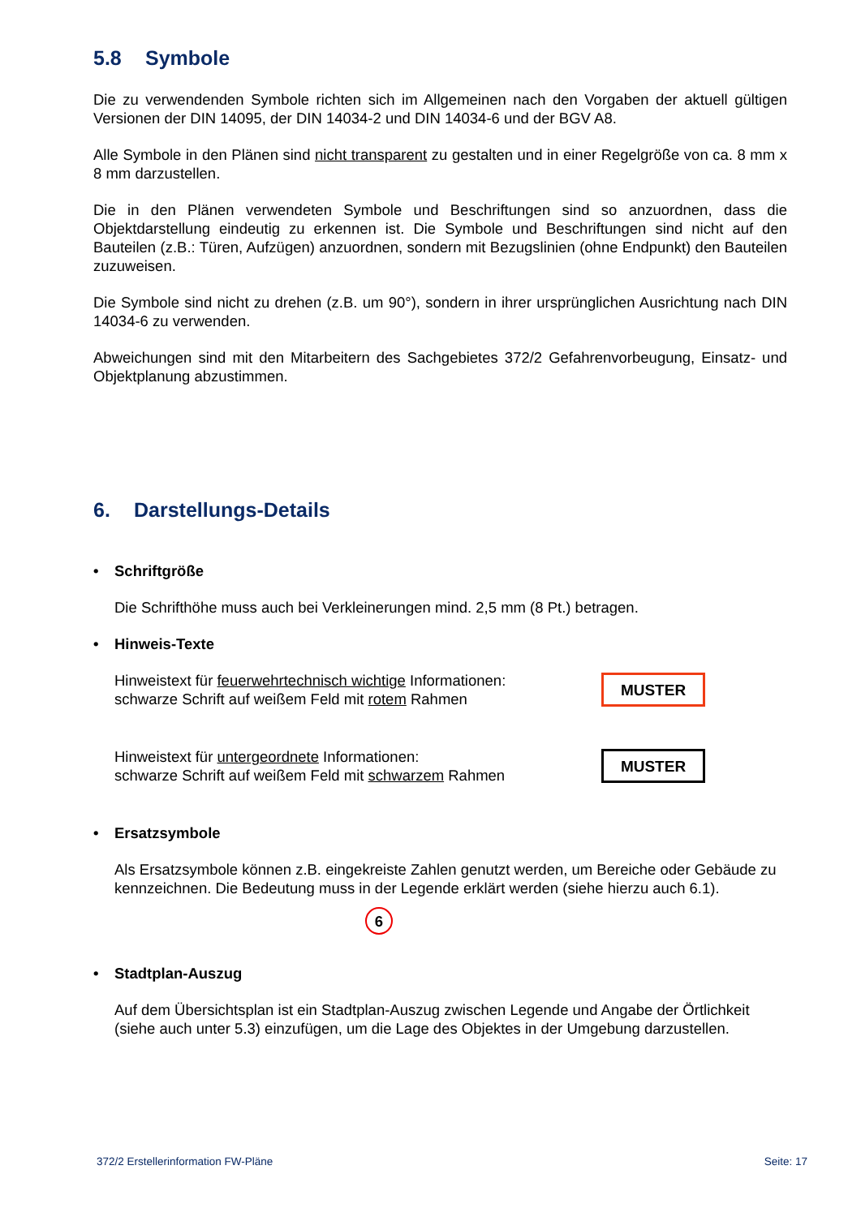5.8 Symbole
Die zu verwendenden Symbole richten sich im Allgemeinen nach den Vorgaben der aktuell gültigen Versionen der DIN 14095, der DIN 14034-2 und DIN 14034-6 und der BGV A8.
Alle Symbole in den Plänen sind nicht transparent zu gestalten und in einer Regelgröße von ca. 8 mm x 8 mm darzustellen.
Die in den Plänen verwendeten Symbole und Beschriftungen sind so anzuordnen, dass die Objektdarstellung eindeutig zu erkennen ist. Die Symbole und Beschriftungen sind nicht auf den Bauteilen (z.B.: Türen, Aufzügen) anzuordnen, sondern mit Bezugslinien (ohne Endpunkt) den Bauteilen zuzuweisen.
Die Symbole sind nicht zu drehen (z.B. um 90°), sondern in ihrer ursprünglichen Ausrichtung nach DIN 14034-6 zu verwenden.
Abweichungen sind mit den Mitarbeitern des Sachgebietes 372/2 Gefahrenvorbeugung, Einsatz- und Objektplanung abzustimmen.
6. Darstellungs-Details
• Schriftgröße
Die Schrifthöhe muss auch bei Verkleinerungen mind. 2,5 mm (8 Pt.) betragen.
• Hinweis-Texte
Hinweistext für feuerwehrtechnisch wichtige Informationen:
schwarze Schrift auf weißem Feld mit rotem Rahmen
MUSTER
Hinweistext für untergeordnete Informationen:
schwarze Schrift auf weißem Feld mit schwarzem Rahmen
MUSTER
• Ersatzsymbole
Als Ersatzsymbole können z.B. eingekreiste Zahlen genutzt werden, um Bereiche oder Gebäude zu kennzeichnen. Die Bedeutung muss in der Legende erklärt werden (siehe hierzu auch 6.1).
6
• Stadtplan-Auszug
Auf dem Übersichtsplan ist ein Stadtplan-Auszug zwischen Legende und Angabe der Örtlichkeit (siehe auch unter 5.3) einzufügen, um die Lage des Objektes in der Umgebung darzustellen.
372/2 Erstellerinformation FW-Pläne Seite: 17